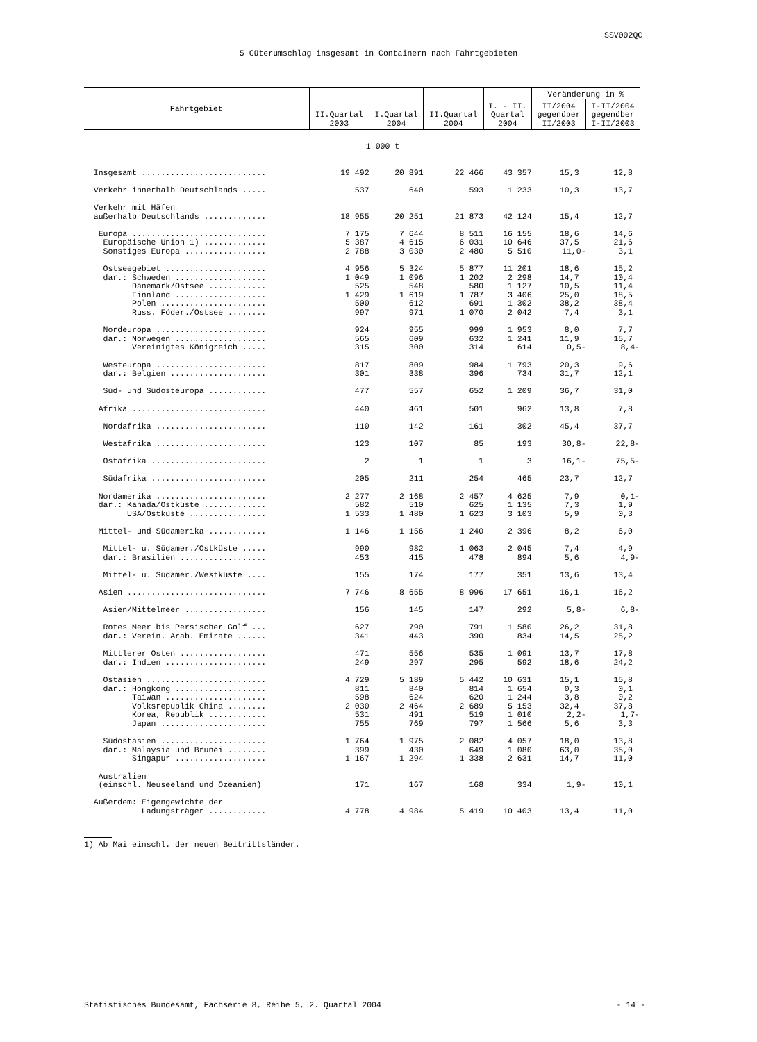SSV002QC
5 Güterumschlag insgesamt in Containern nach Fahrtgebieten
| Fahrtgebiet | II.Quartal 2003 | I.Quartal 2004 | II.Quartal 2004 | I. - II. Quartal 2004 | Veränderung in % | |
| --- | --- | --- | --- | --- | --- | --- |
| | | | | | II/2004 gegenüber II/2003 | I-II/2004 gegenüber I-II/2003 |
| 1 000 t | | | | | | |
| Insgesamt .......................... | 19 492 | 20 891 | 22 466 | 43 357 | 15,3 | 12,8 |
| Verkehr innerhalb Deutschlands ..... | 537 | 640 | 593 | 1 233 | 10,3 | 13,7 |
| Verkehr mit Häfen | | | | | | |
| außerhalb Deutschlands ............. | 18 955 | 20 251 | 21 873 | 42 124 | 15,4 | 12,7 |
| Europa ............................ | 7 175 | 7 644 | 8 511 | 16 155 | 18,6 | 14,6 |
| Europäische Union 1) ............. | 5 387 | 4 615 | 6 031 | 10 646 | 37,5 | 21,6 |
| Sonstiges Europa ................. | 2 788 | 3 030 | 2 480 | 5 510 | 11,0- | 3,1 |
| Ostseegebiet ..................... | 4 956 | 5 324 | 5 877 | 11 201 | 18,6 | 15,2 |
| dar.: Schweden ................... | 1 049 | 1 096 | 1 202 | 2 298 | 14,7 | 10,4 |
| Dänemark/Ostsee ............ | 525 | 548 | 580 | 1 127 | 10,5 | 11,4 |
| Finnland ................... | 1 429 | 1 619 | 1 787 | 3 406 | 25,0 | 18,5 |
| Polen ...................... | 500 | 612 | 691 | 1 302 | 38,2 | 38,4 |
| Russ. Föder./Ostsee ........ | 997 | 971 | 1 070 | 2 042 | 7,4 | 3,1 |
| Nordeuropa ....................... | 924 | 955 | 999 | 1 953 | 8,0 | 7,7 |
| dar.: Norwegen ................... | 565 | 609 | 632 | 1 241 | 11,9 | 15,7 |
| Vereinigtes Königreich ..... | 315 | 300 | 314 | 614 | 0,5- | 8,4- |
| Westeuropa ....................... | 817 | 809 | 984 | 1 793 | 20,3 | 9,6 |
| dar.: Belgien .................... | 301 | 338 | 396 | 734 | 31,7 | 12,1 |
| Süd- und Südosteuropa ............ | 477 | 557 | 652 | 1 209 | 36,7 | 31,0 |
| Afrika ............................ | 440 | 461 | 501 | 962 | 13,8 | 7,8 |
| Nordafrika ....................... | 110 | 142 | 161 | 302 | 45,4 | 37,7 |
| Westafrika ....................... | 123 | 107 | 85 | 193 | 30,8- | 22,8- |
| Ostafrika ........................ | 2 | 1 | 1 | 3 | 16,1- | 75,5- |
| Südafrika ........................ | 205 | 211 | 254 | 465 | 23,7 | 12,7 |
| Nordamerika ....................... | 2 277 | 2 168 | 2 457 | 4 625 | 7,9 | 0,1- |
| dar.: Kanada/Ostküste ............. | 582 | 510 | 625 | 1 135 | 7,3 | 1,9 |
| USA/Ostküste ................ | 1 533 | 1 480 | 1 623 | 3 103 | 5,9 | 0,3 |
| Mittel- und Südamerika ............ | 1 146 | 1 156 | 1 240 | 2 396 | 8,2 | 6,0 |
| Mittel- u. Südamer./Ostküste ..... | 990 | 982 | 1 063 | 2 045 | 7,4 | 4,9 |
| dar.: Brasilien .................. | 453 | 415 | 478 | 894 | 5,6 | 4,9- |
| Mittel- u. Südamer./Westküste .... | 155 | 174 | 177 | 351 | 13,6 | 13,4 |
| Asien ............................. | 7 746 | 8 655 | 8 996 | 17 651 | 16,1 | 16,2 |
| Asien/Mittelmeer ................. | 156 | 145 | 147 | 292 | 5,8- | 6,8- |
| Rotes Meer bis Persischer Golf ... | 627 | 790 | 791 | 1 580 | 26,2 | 31,8 |
| dar.: Verein. Arab. Emirate ...... | 341 | 443 | 390 | 834 | 14,5 | 25,2 |
| Mittlerer Osten .................. | 471 | 556 | 535 | 1 091 | 13,7 | 17,8 |
| dar.: Indien ..................... | 249 | 297 | 295 | 592 | 18,6 | 24,2 |
| Ostasien ......................... | 4 729 | 5 189 | 5 442 | 10 631 | 15,1 | 15,8 |
| dar.: Hongkong ................... | 811 | 840 | 814 | 1 654 | 0,3 | 0,1 |
| Taiwan ..................... | 598 | 624 | 620 | 1 244 | 3,8 | 0,2 |
| Volksrepublik China ........ | 2 030 | 2 464 | 2 689 | 5 153 | 32,4 | 37,8 |
| Korea, Republik ............ | 531 | 491 | 519 | 1 010 | 2,2- | 1,7- |
| Japan ...................... | 755 | 769 | 797 | 1 566 | 5,6 | 3,3 |
| Südostasien ...................... | 1 764 | 1 975 | 2 082 | 4 057 | 18,0 | 13,8 |
| dar.: Malaysia und Brunei ........ | 399 | 430 | 649 | 1 080 | 63,0 | 35,0 |
| Singapur ................... | 1 167 | 1 294 | 1 338 | 2 631 | 14,7 | 11,0 |
| Australien | | | | | | |
| (einschl. Neuseeland und Ozeanien) | 171 | 167 | 168 | 334 | 1,9- | 10,1 |
| Außerdem: Eigengewichte der | | | | | | |
| Ladungsträger ............ | 4 778 | 4 984 | 5 419 | 10 403 | 13,4 | 11,0 |
1) Ab Mai einschl. der neuen Beitrittsländer.
Statistisches Bundesamt, Fachserie 8, Reihe 5, 2. Quartal 2004 - 14 -